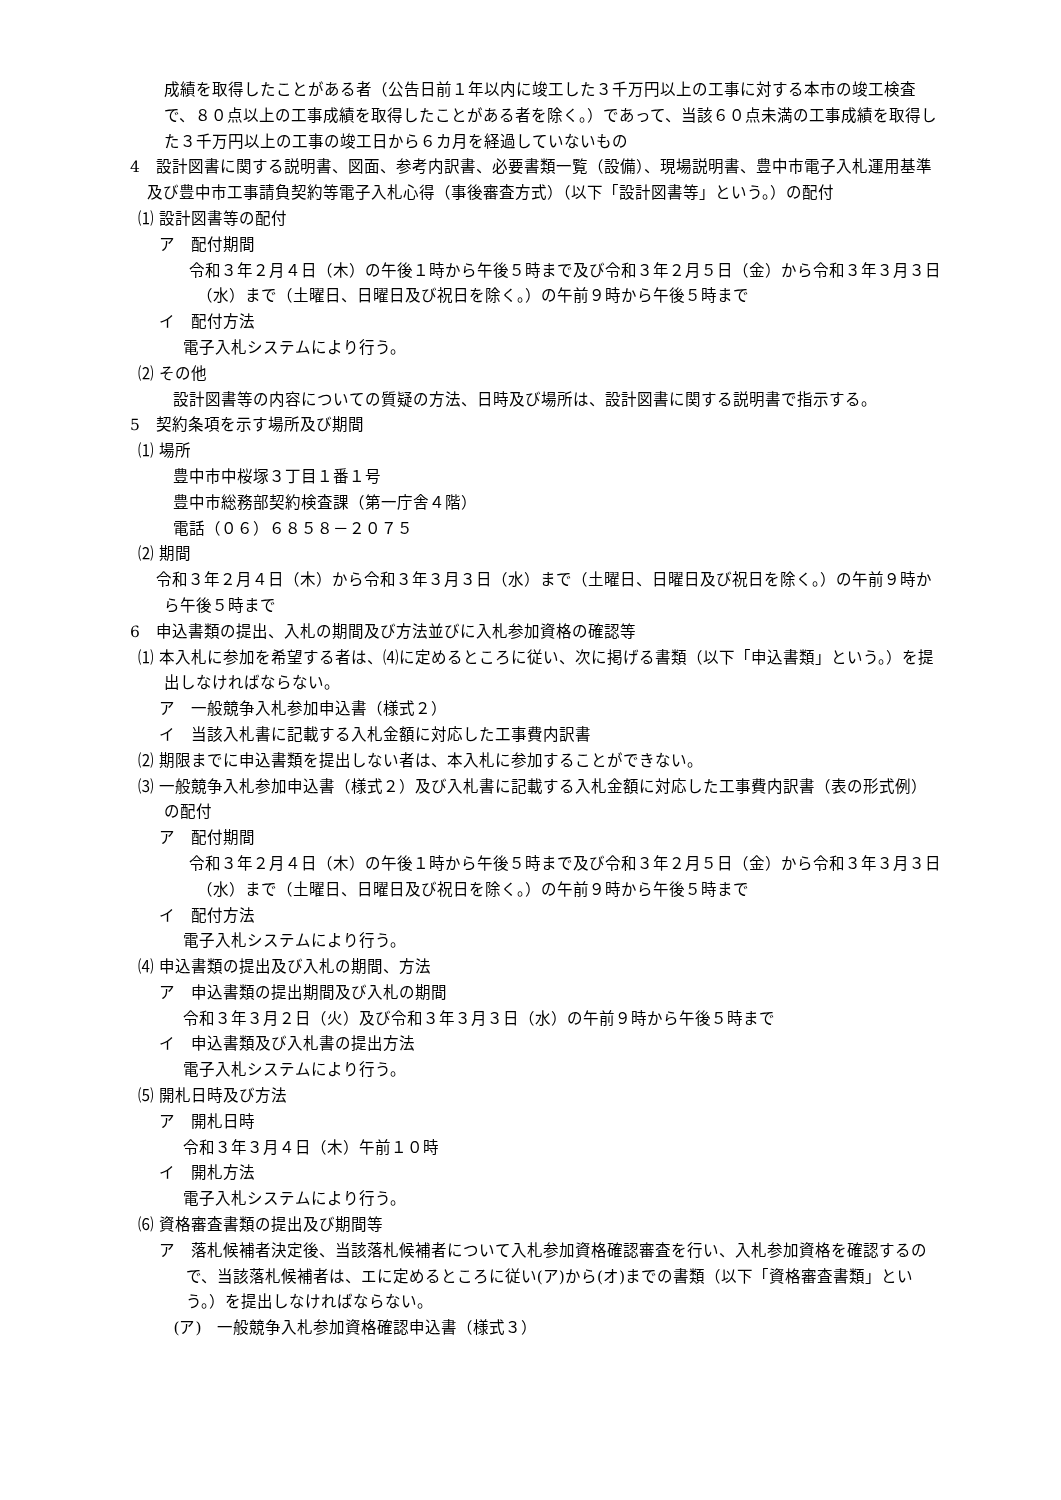成績を取得したことがある者（公告日前１年以内に竣工した３千万円以上の工事に対する本市の竣工検査で、８０点以上の工事成績を取得したことがある者を除く。）であって、当該６０点未満の工事成績を取得した３千万円以上の工事の竣工日から６カ月を経過していないもの
4　設計図書に関する説明書、図面、参考内訳書、必要書類一覧（設備）、現場説明書、豊中市電子入札運用基準及び豊中市工事請負契約等電子入札心得（事後審査方式）（以下「設計図書等」という。）の配付
⑴ 設計図書等の配付
ア　配付期間
令和３年２月４日（木）の午後１時から午後５時まで及び令和３年２月５日（金）から令和３年３月３日（水）まで（土曜日、日曜日及び祝日を除く。）の午前９時から午後５時まで
イ　配付方法
電子入札システムにより行う。
⑵ その他
設計図書等の内容についての質疑の方法、日時及び場所は、設計図書に関する説明書で指示する。
5　契約条項を示す場所及び期間
⑴ 場所
豊中市中桜塚３丁目１番１号
豊中市総務部契約検査課（第一庁舎４階）
電話（０６）６８５８－２０７５
⑵ 期間
令和３年２月４日（木）から令和３年３月３日（水）まで（土曜日、日曜日及び祝日を除く。）の午前９時から午後５時まで
6　申込書類の提出、入札の期間及び方法並びに入札参加資格の確認等
⑴ 本入札に参加を希望する者は、⑷に定めるところに従い、次に掲げる書類（以下「申込書類」という。）を提出しなければならない。
ア　一般競争入札参加申込書（様式２）
イ　当該入札書に記載する入札金額に対応した工事費内訳書
⑵ 期限までに申込書類を提出しない者は、本入札に参加することができない。
⑶ 一般競争入札参加申込書（様式２）及び入札書に記載する入札金額に対応した工事費内訳書（表の形式例）の配付
ア　配付期間
令和３年２月４日（木）の午後１時から午後５時まで及び令和３年２月５日（金）から令和３年３月３日（水）まで（土曜日、日曜日及び祝日を除く。）の午前９時から午後５時まで
イ　配付方法
電子入札システムにより行う。
⑷ 申込書類の提出及び入札の期間、方法
ア　申込書類の提出期間及び入札の期間
令和３年３月２日（火）及び令和３年３月３日（水）の午前９時から午後５時まで
イ　申込書類及び入札書の提出方法
電子入札システムにより行う。
⑸ 開札日時及び方法
ア　開札日時
令和３年３月４日（木）午前１０時
イ　開札方法
電子入札システムにより行う。
⑹ 資格審査書類の提出及び期間等
ア　落札候補者決定後、当該落札候補者について入札参加資格確認審査を行い、入札参加資格を確認するので、当該落札候補者は、エに定めるところに従い(ア)から(オ)までの書類（以下「資格審査書類」という。）を提出しなければならない。
(ア)　一般競争入札参加資格確認申込書（様式３）